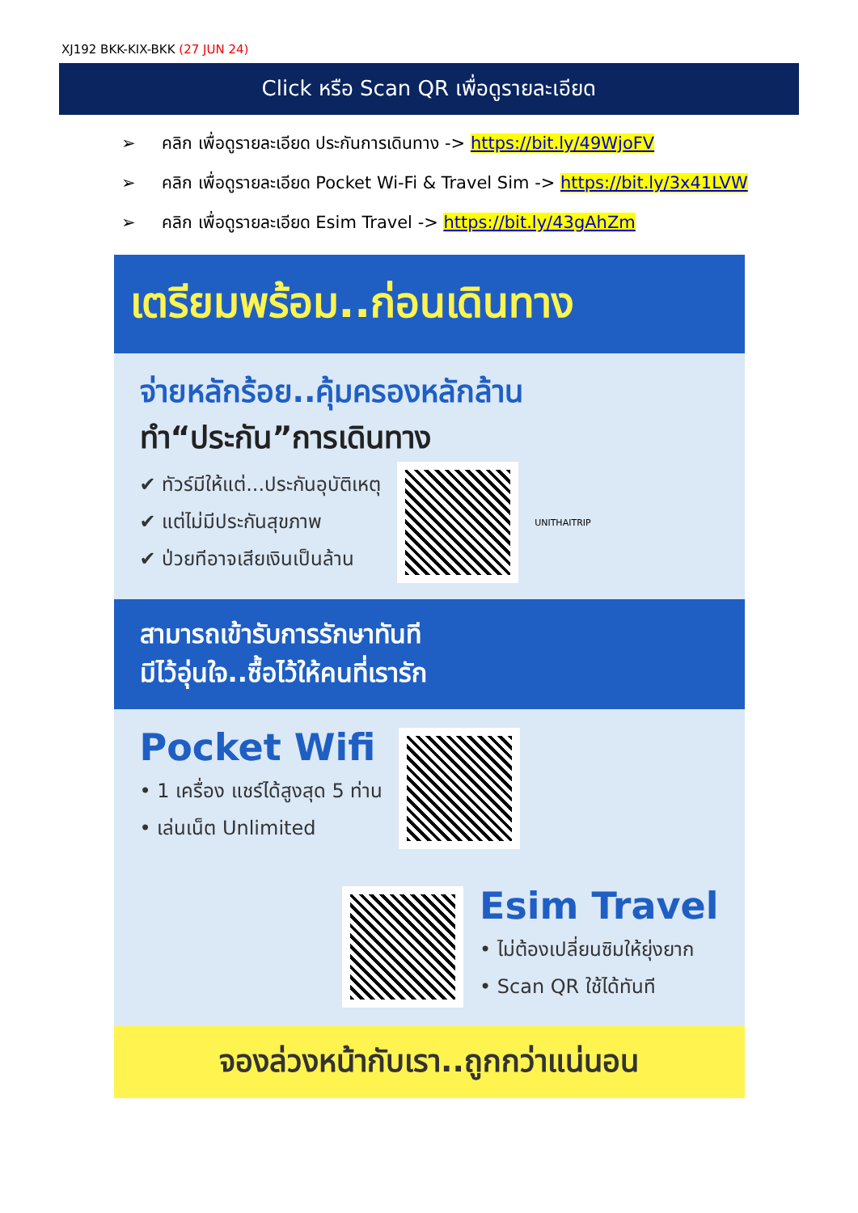XJ192 BKK-KIX-BKK (27 JUN 24)
Click หรือ Scan QR เพื่อดูรายละเอียด
➢ คลิก เพื่อดูรายละเอียด ประกันการเดินทาง -> https://bit.ly/49WjoFV
➢ คลิก เพื่อดูรายละเอียด Pocket Wi-Fi & Travel Sim -> https://bit.ly/3x41LVW
➢ คลิก เพื่อดูรายละเอียด Esim Travel -> https://bit.ly/43gAhZm
เตรียมพร้อม..ก่อนเดินทาง
จ่ายหลักร้อย..คุ้มครองหลักล้าน
ทำ“ประกัน”การเดินทาง
✔ ทัวร์มีให้แต่...ประกันอุบัติเหตุ
✔ แต่ไม่มีประกันสุขภาพ
✔ ป่วยทีอาจเสียเงินเป็นล้าน
UNITHAITRIP
สามารถเข้ารับการรักษาทันที
มีไว้อุ่นใจ..ซื้อไว้ให้คนที่เรารัก
Pocket Wifi
• 1 เครื่อง แชร์ได้สูงสุด 5 ท่าน
• เล่นเน็ต Unlimited
Esim Travel
• ไม่ต้องเปลี่ยนซิมให้ยุ่งยาก
• Scan QR ใช้ได้ทันที
จองล่วงหน้ากับเรา..ถูกกว่าแน่นอน